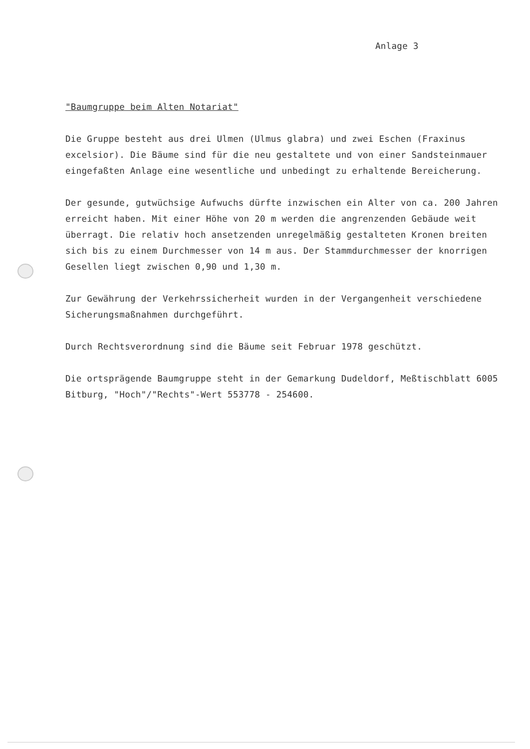Anlage 3
"Baumgruppe beim Alten Notariat"
Die Gruppe besteht aus drei Ulmen (Ulmus glabra) und zwei Eschen (Fraxinus excelsior). Die Bäume sind für die neu gestaltete und von einer Sandsteinmauer eingefaßten Anlage eine wesentliche und unbedingt zu erhaltende Bereicherung.
Der gesunde, gutwüchsige Aufwuchs dürfte inzwischen ein Alter von ca. 200 Jahren erreicht haben. Mit einer Höhe von 20 m werden die angrenzenden Gebäude weit überragt. Die relativ hoch ansetzenden unregelmäßig gestalteten Kronen breiten sich bis zu einem Durchmesser von 14 m aus. Der Stammdurchmesser der knorrigen Gesellen liegt zwischen 0,90 und 1,30 m.
Zur Gewährung der Verkehrssicherheit wurden in der Vergangenheit verschiedene Sicherungsmaßnahmen durchgeführt.
Durch Rechtsverordnung sind die Bäume seit Februar 1978 geschützt.
Die ortsprägende Baumgruppe steht in der Gemarkung Dudeldorf, Meßtischblatt 6005 Bitburg, "Hoch"/"Rechts"-Wert 553778 - 254600.